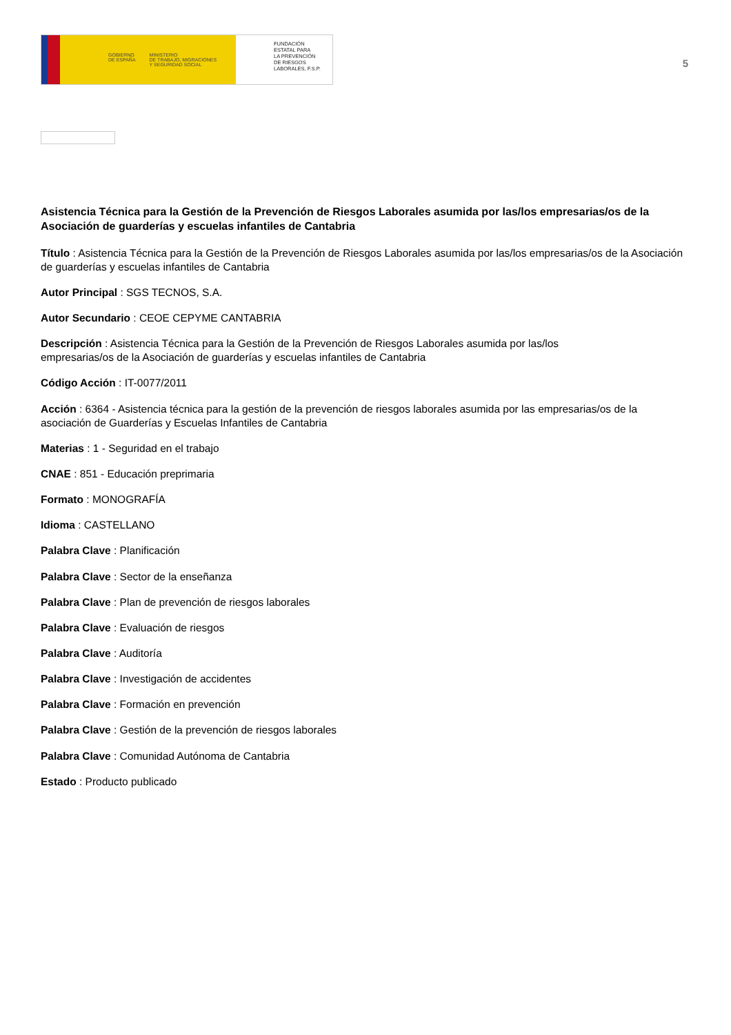GOBIERNO
DE ESPAÑA MINISTERIO
DE TRABAJO, MIGRACIONES
Y SEGURIDAD SOCIAL
FUNDACIÓN
ESTATAL PARA
LA PREVENCIÓN
DE RIESGOS
LABORALES, F.S.P.
5
Asistencia Técnica para la Gestión de la Prevención de Riesgos Laborales asumida por las/los empresarias/os de la Asociación de guarderías y escuelas infantiles de Cantabria
Título : Asistencia Técnica para la Gestión de la Prevención de Riesgos Laborales asumida por las/los empresarias/os de la Asociación de guarderías y escuelas infantiles de Cantabria
Autor Principal : SGS TECNOS, S.A.
Autor Secundario : CEOE CEPYME CANTABRIA
Descripción : Asistencia Técnica para la Gestión de la Prevención de Riesgos Laborales asumida por las/los
empresarias/os de la Asociación de guarderías y escuelas infantiles de Cantabria
Código Acción : IT-0077/2011
Acción : 6364 - Asistencia técnica para la gestión de la prevención de riesgos laborales asumida por las empresarias/os de la asociación de Guarderías y Escuelas Infantiles de Cantabria
Materias : 1 - Seguridad en el trabajo
CNAE : 851 - Educación preprimaria
Formato : MONOGRAFÍA
Idioma : CASTELLANO
Palabra Clave : Planificación
Palabra Clave : Sector de la enseñanza
Palabra Clave : Plan de prevención de riesgos laborales
Palabra Clave : Evaluación de riesgos
Palabra Clave : Auditoría
Palabra Clave : Investigación de accidentes
Palabra Clave : Formación en prevención
Palabra Clave : Gestión de la prevención de riesgos laborales
Palabra Clave : Comunidad Autónoma de Cantabria
Estado : Producto publicado